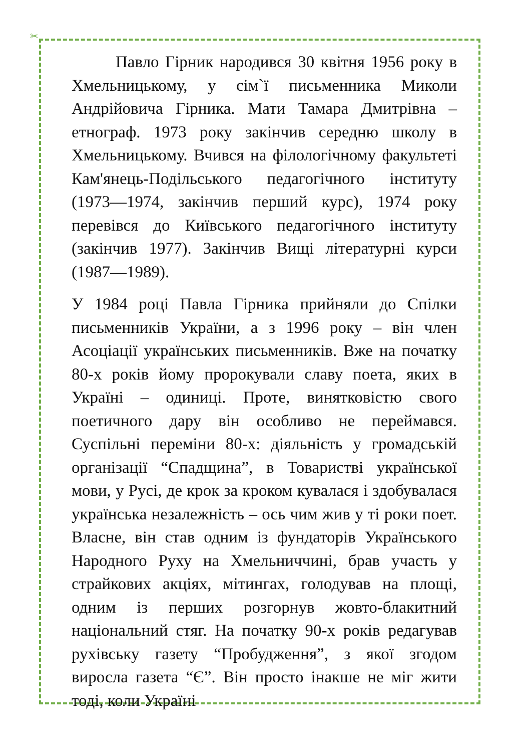✂
Павло Гірник народився 30 квітня 1956 року в Хмельницькому, у сім`ї письменника Миколи Андрійовича Гірника. Мати Тамара Дмитрівна – етнограф. 1973 року закінчив середню школу в Хмельницькому. Вчився на філологічному факультеті Кам'янець-Подільського педагогічного інституту (1973—1974, закінчив перший курс), 1974 року перевівся до Київського педагогічного інституту (закінчив 1977). Закінчив Вищі літературні курси (1987—1989).
У 1984 році Павла Гірника прийняли до Спілки письменників України, а з 1996 року – він член Асоціації українських письменників. Вже на початку 80-х років йому пророкували славу поета, яких в Україні – одиниці. Проте, винятковістю свого поетичного дару він особливо не переймався. Суспільні переміни 80-х: діяльність у громадській організації “Спадщина”, в Товаристві української мови, у Русі, де крок за кроком кувалася і здобувалася українська незалежність – ось чим жив у ті роки поет. Власне, він став одним із фундаторів Українського Народного Руху на Хмельниччині, брав участь у страйкових акціях, мітингах, голодував на площі, одним із перших розгорнув жовто-блакитний національний стяг. На початку 90-х років редагував рухівську газету “Пробудження”, з якої згодом виросла газета “Є”. Він просто інакше не міг жити тоді, коли Україні